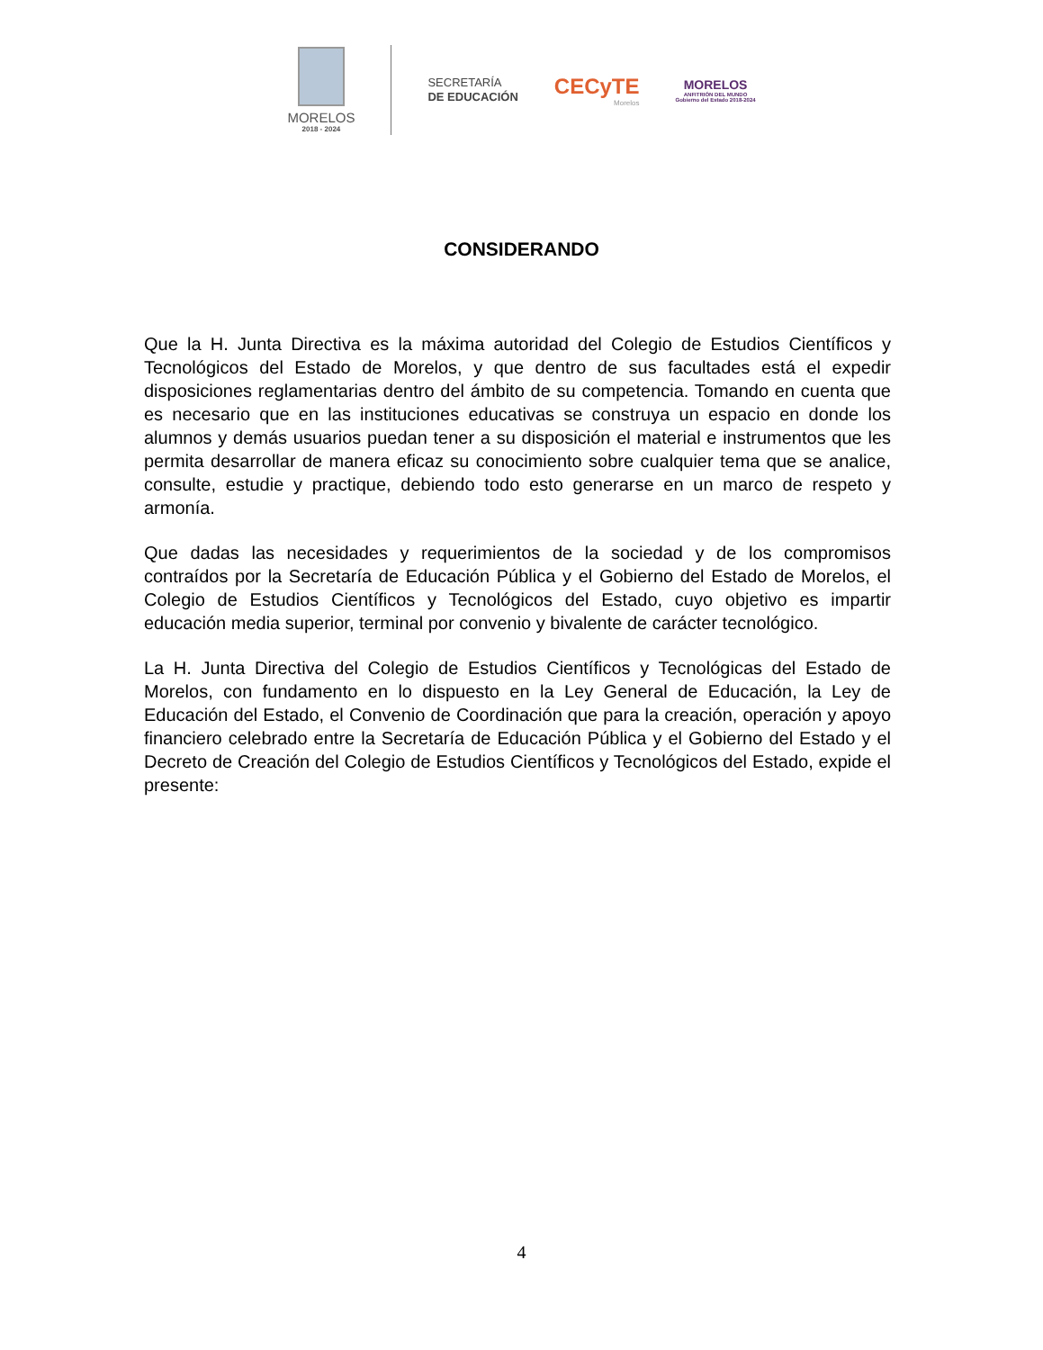MORELOS
2018 - 2024
SECRETARÍA
DE EDUCACIÓN
CECyTE
Morelos
MORELOS
ANFITRIÓN DEL MUNDO
Gobierno del Estado 2018-2024
CONSIDERANDO
Que la H. Junta Directiva es la máxima autoridad del Colegio de Estudios Científicos y Tecnológicos del Estado de Morelos, y que dentro de sus facultades está el expedir disposiciones reglamentarias dentro del ámbito de su competencia. Tomando en cuenta que es necesario que en las instituciones educativas se construya un espacio en donde los alumnos y demás usuarios puedan tener a su disposición el material e instrumentos que les permita desarrollar de manera eficaz su conocimiento sobre cualquier tema que se analice, consulte, estudie y practique, debiendo todo esto generarse en un marco de respeto y armonía.
Que dadas las necesidades y requerimientos de la sociedad y de los compromisos contraídos por la Secretaría de Educación Pública y el Gobierno del Estado de Morelos, el Colegio de Estudios Científicos y Tecnológicos del Estado, cuyo objetivo es impartir educación media superior, terminal por convenio y bivalente de carácter tecnológico.
La H. Junta Directiva del Colegio de Estudios Científicos y Tecnológicas del Estado de Morelos, con fundamento en lo dispuesto en la Ley General de Educación, la Ley de Educación del Estado, el Convenio de Coordinación que para la creación, operación y apoyo financiero celebrado entre la Secretaría de Educación Pública y el Gobierno del Estado y el Decreto de Creación del Colegio de Estudios Científicos y Tecnológicos del Estado, expide el presente:
4